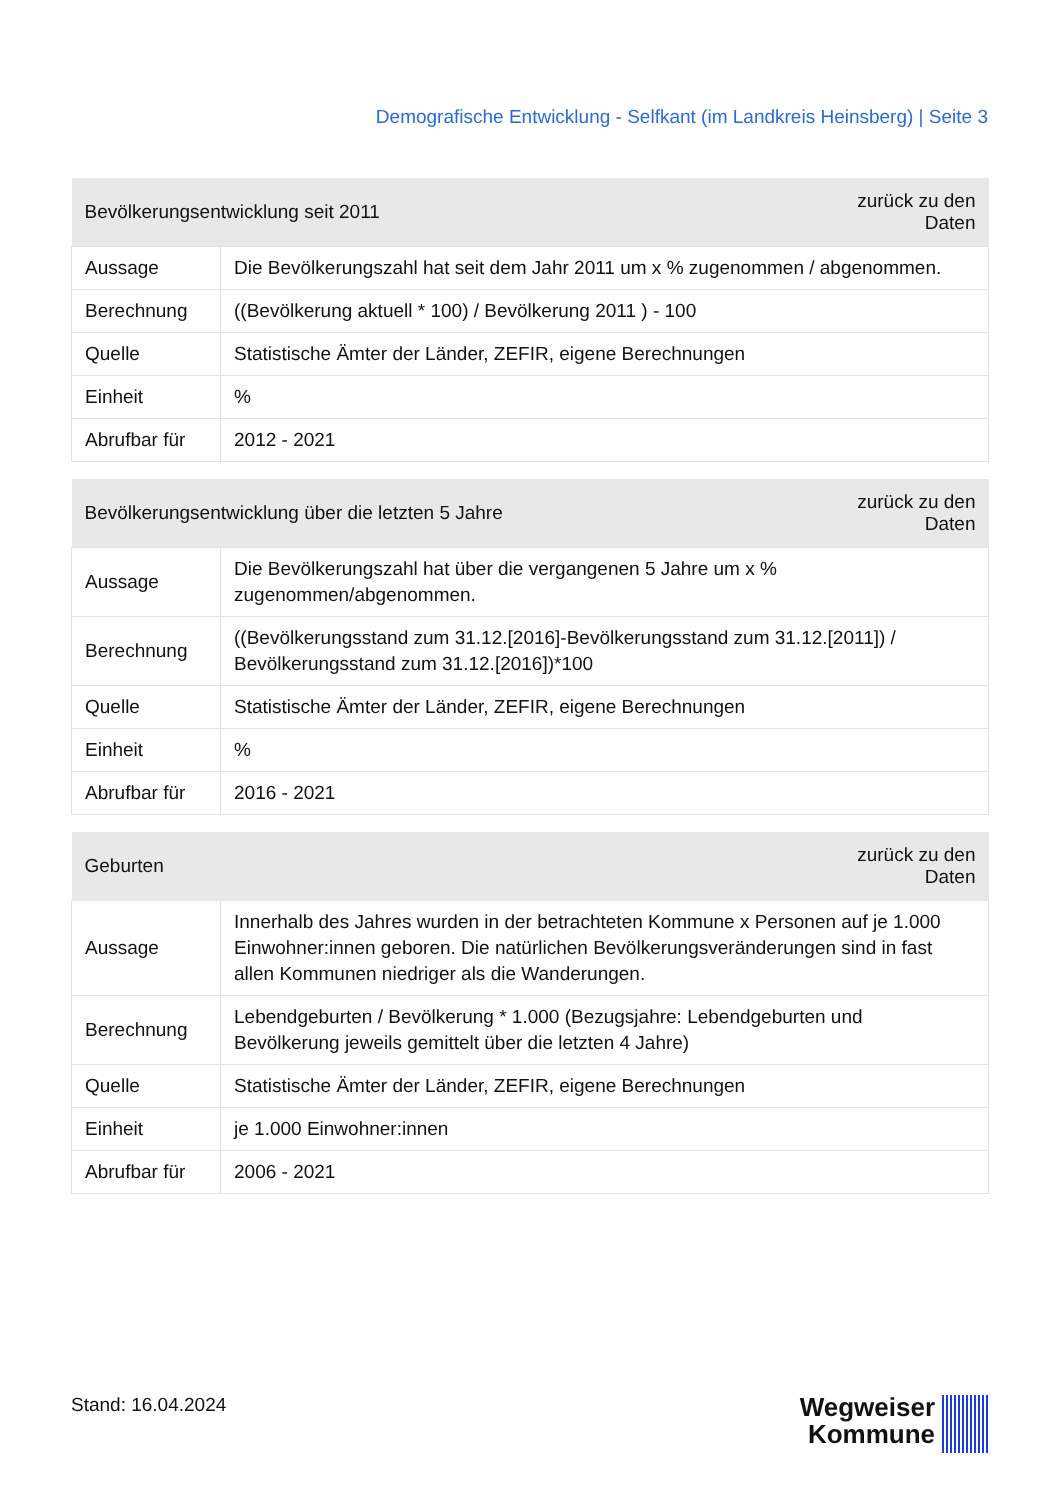Demografische Entwicklung - Selfkant (im Landkreis Heinsberg) | Seite 3
| Bevölkerungsentwicklung seit 2011 | | zurück zu den Daten |
| --- | --- | --- |
| Aussage | Die Bevölkerungszahl hat seit dem Jahr 2011 um x % zugenommen / abgenommen. | |
| Berechnung | ((Bevölkerung aktuell * 100) / Bevölkerung 2011 ) - 100 | |
| Quelle | Statistische Ämter der Länder, ZEFIR, eigene Berechnungen | |
| Einheit | % | |
| Abrufbar für | 2012 - 2021 | |
| Bevölkerungsentwicklung über die letzten 5 Jahre | | zurück zu den Daten |
| --- | --- | --- |
| Aussage | Die Bevölkerungszahl hat über die vergangenen 5 Jahre um x % zugenommen/abgenommen. | |
| Berechnung | ((Bevölkerungsstand zum 31.12.[2016]-Bevölkerungsstand zum 31.12.[2011]) / Bevölkerungsstand zum 31.12.[2016])*100 | |
| Quelle | Statistische Ämter der Länder, ZEFIR, eigene Berechnungen | |
| Einheit | % | |
| Abrufbar für | 2016 - 2021 | |
| Geburten | | zurück zu den Daten |
| --- | --- | --- |
| Aussage | Innerhalb des Jahres wurden in der betrachteten Kommune x Personen auf je 1.000 Einwohner:innen geboren. Die natürlichen Bevölkerungsveränderungen sind in fast allen Kommunen niedriger als die Wanderungen. | |
| Berechnung | Lebendgeburten / Bevölkerung * 1.000 (Bezugsjahre: Lebendgeburten und Bevölkerung jeweils gemittelt über die letzten 4 Jahre) | |
| Quelle | Statistische Ämter der Länder, ZEFIR, eigene Berechnungen | |
| Einheit | je 1.000 Einwohner:innen | |
| Abrufbar für | 2006 - 2021 | |
Stand: 16.04.2024
Wegweiser
Kommune